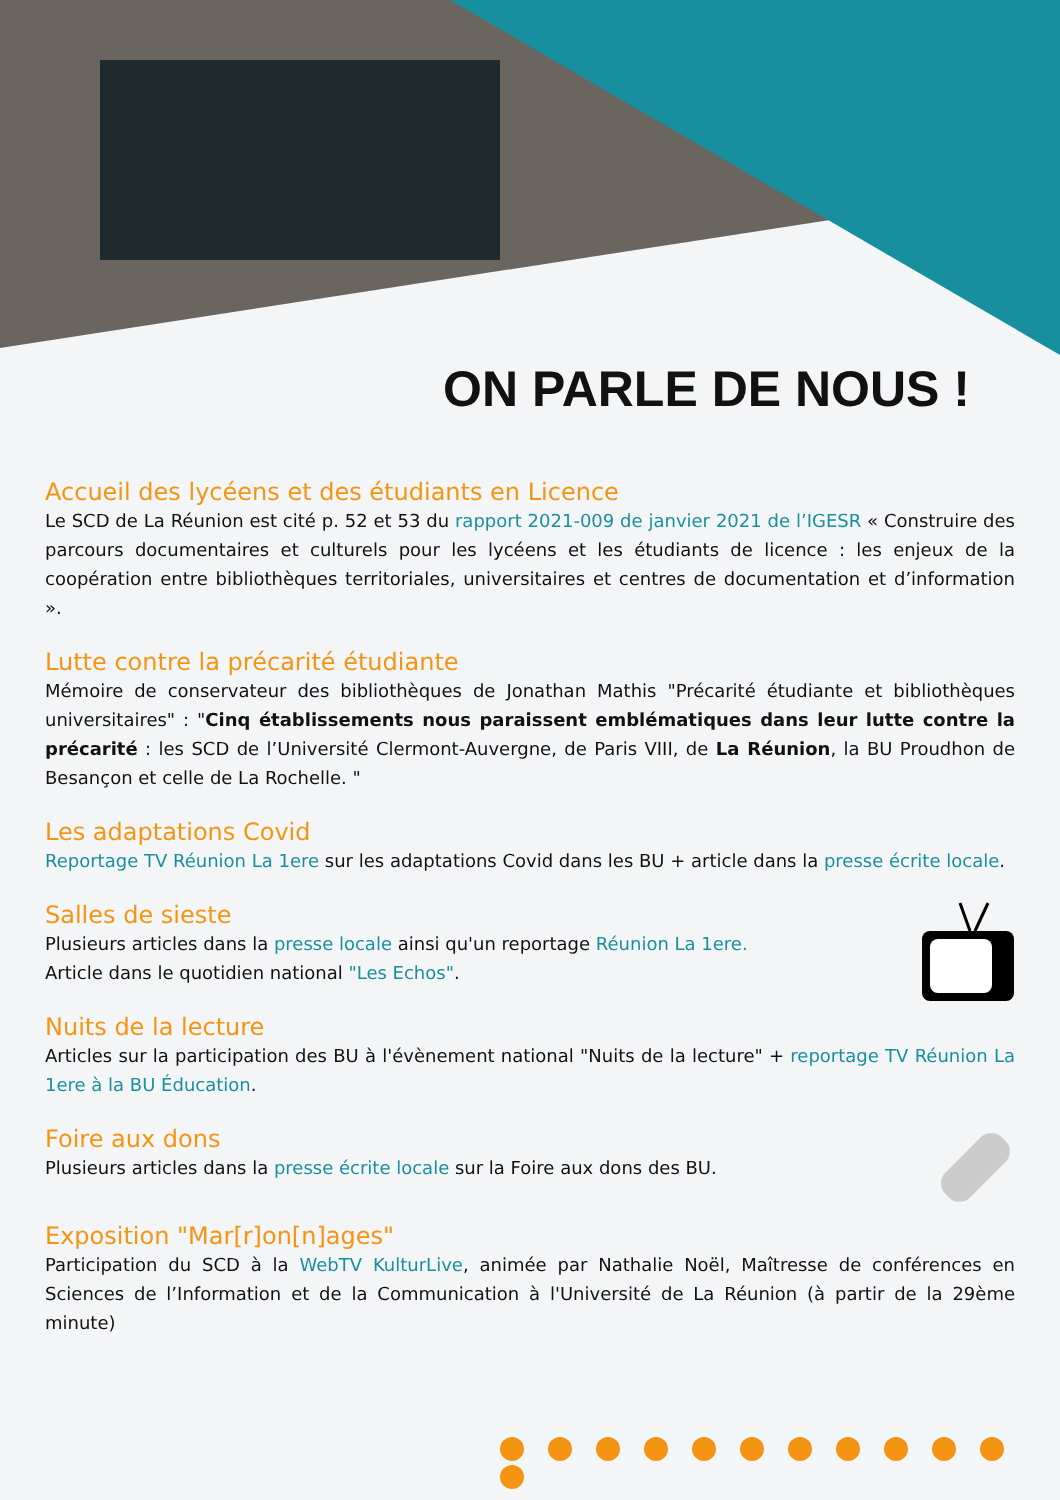ON PARLE DE NOUS !
Accueil des lycéens et des étudiants en Licence
Le SCD de La Réunion est cité p. 52 et 53 du rapport 2021-009 de janvier 2021 de l’IGESR « Construire des parcours documentaires et culturels pour les lycéens et les étudiants de licence : les enjeux de la coopération entre bibliothèques territoriales, universitaires et centres de documentation et d’information ».
Lutte contre la précarité étudiante
Mémoire de conservateur des bibliothèques de Jonathan Mathis "Précarité étudiante et bibliothèques universitaires" : "Cinq établissements nous paraissent emblématiques dans leur lutte contre la précarité : les SCD de l’Université Clermont-Auvergne, de Paris VIII, de La Réunion, la BU Proudhon de Besançon et celle de La Rochelle. "
Les adaptations Covid
Reportage TV Réunion La 1ere sur les adaptations Covid dans les BU + article dans la presse écrite locale.
Salles de sieste
Plusieurs articles dans la presse locale ainsi qu'un reportage Réunion La 1ere.
Article dans le quotidien national "Les Echos".
Nuits de la lecture
Articles sur la participation des BU à l'évènement national "Nuits de la lecture" + reportage TV Réunion La 1ere à la BU Éducation.
Foire aux dons
Plusieurs articles dans la presse écrite locale sur la Foire aux dons des BU.
Exposition "Mar[r]on[n]ages"
Participation du SCD à la WebTV KulturLive, animée par Nathalie Noël, Maîtresse de conférences en Sciences de l’Information et de la Communication à l'Université de La Réunion (à partir de la 29ème minute)